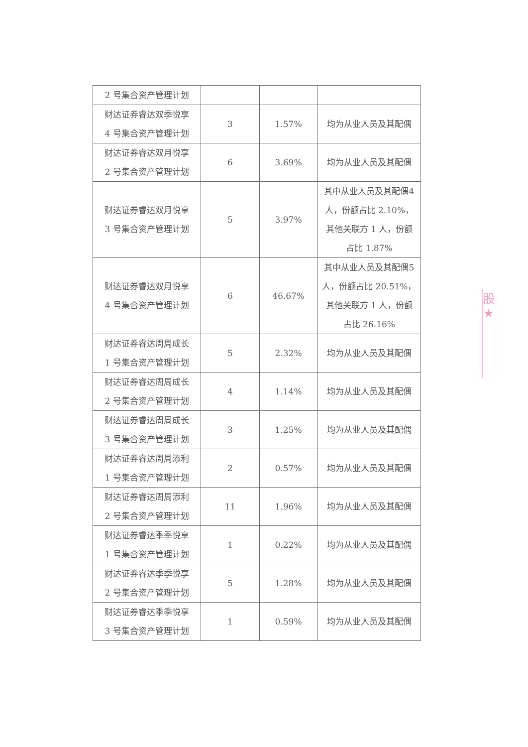| 2 号集合资产管理计划 | | | |
| 财达证券睿达双季悦享 4 号集合资产管理计划 | 3 | 1.57% | 均为从业人员及其配偶 |
| 财达证券睿达双月悦享 2 号集合资产管理计划 | 6 | 3.69% | 均为从业人员及其配偶 |
| 财达证券睿达双月悦享 3 号集合资产管理计划 | 5 | 3.97% | 其中从业人员及其配偶4 人，份额占比 2.10%，其他关联方 1 人，份额占比 1.87% |
| 财达证券睿达双月悦享 4 号集合资产管理计划 | 6 | 46.67% | 其中从业人员及其配偶5 人，份额占比 20.51%，其他关联方 1 人，份额占比 26.16% |
| 财达证券睿达周周成长 1 号集合资产管理计划 | 5 | 2.32% | 均为从业人员及其配偶 |
| 财达证券睿达周周成长 2 号集合资产管理计划 | 4 | 1.14% | 均为从业人员及其配偶 |
| 财达证券睿达周周成长 3 号集合资产管理计划 | 3 | 1.25% | 均为从业人员及其配偶 |
| 财达证券睿达周周添利 1 号集合资产管理计划 | 2 | 0.57% | 均为从业人员及其配偶 |
| 财达证券睿达周周添利 2 号集合资产管理计划 | 11 | 1.96% | 均为从业人员及其配偶 |
| 财达证券睿达季季悦享 1 号集合资产管理计划 | 1 | 0.22% | 均为从业人员及其配偶 |
| 财达证券睿达季季悦享 2 号集合资产管理计划 | 5 | 1.28% | 均为从业人员及其配偶 |
| 财达证券睿达季季悦享 3 号集合资产管理计划 | 1 | 0.59% | 均为从业人员及其配偶 |
股
★